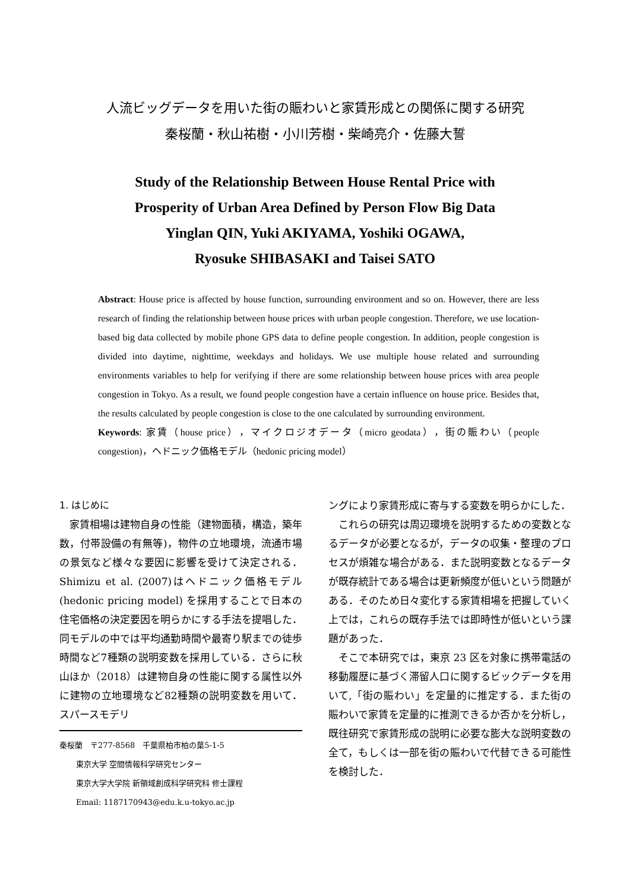人流ビッグデータを用いた街の賑わいと家賃形成との関係に関する研究
秦桜蘭・秋山祐樹・小川芳樹・柴崎亮介・佐藤大誓
Study of the Relationship Between House Rental Price with
Prosperity of Urban Area Defined by Person Flow Big Data
Yinglan QIN, Yuki AKIYAMA, Yoshiki OGAWA,
Ryosuke SHIBASAKI and Taisei SATO
Abstract: House price is affected by house function, surrounding environment and so on. However, there are less research of finding the relationship between house prices with urban people congestion. Therefore, we use location-based big data collected by mobile phone GPS data to define people congestion. In addition, people congestion is divided into daytime, nighttime, weekdays and holidays. We use multiple house related and surrounding environments variables to help for verifying if there are some relationship between house prices with area people congestion in Tokyo. As a result, we found people congestion have a certain influence on house price. Besides that, the results calculated by people congestion is close to the one calculated by surrounding environment.
Keywords: 家賃（house price），マイクロジオデータ（micro geodata），街の賑わい（people congestion)，ヘドニック価格モデル（hedonic pricing model）
1. はじめに
家賃相場は建物自身の性能（建物面積，構造，築年数，付帯設備の有無等)，物件の立地環境，流通市場の景気など様々な要因に影響を受けて決定される．Shimizu et al. (2007)はヘドニック価格モデル (hedonic pricing model) を採用することで日本の住宅価格の決定要因を明らかにする手法を提唱した．同モデルの中では平均通勤時間や最寄り駅までの徒歩時間など7種類の説明変数を採用している．さらに秋山ほか（2018）は建物自身の性能に関する属性以外に建物の立地環境など82種類の説明変数を用いて．スパースモデリ
秦桜蘭　〒277-8568　千葉県柏市柏の葉5-1-5
東京大学 空間情報科学研究センター
東京大学大学院 新領域創成科学研究科 修士課程
Email: 1187170943@edu.k.u-tokyo.ac.jp
ングにより家賃形成に寄与する変数を明らかにした．
これらの研究は周辺環境を説明するための変数となるデータが必要となるが，データの収集・整理のプロセスが煩雑な場合がある．また説明変数となるデータが既存統計である場合は更新頻度が低いという問題がある．そのため日々変化する家賃相場を把握していく上では，これらの既存手法では即時性が低いという課題があった．
そこで本研究では，東京 23 区を対象に携帯電話の移動履歴に基づく滞留人口に関するビックデータを用いて,「街の賑わい」を定量的に推定する．また街の賑わいで家賃を定量的に推測できるか否かを分析し，既往研究で家賃形成の説明に必要な膨大な説明変数の全て，もしくは一部を街の賑わいで代替できる可能性を検討した．